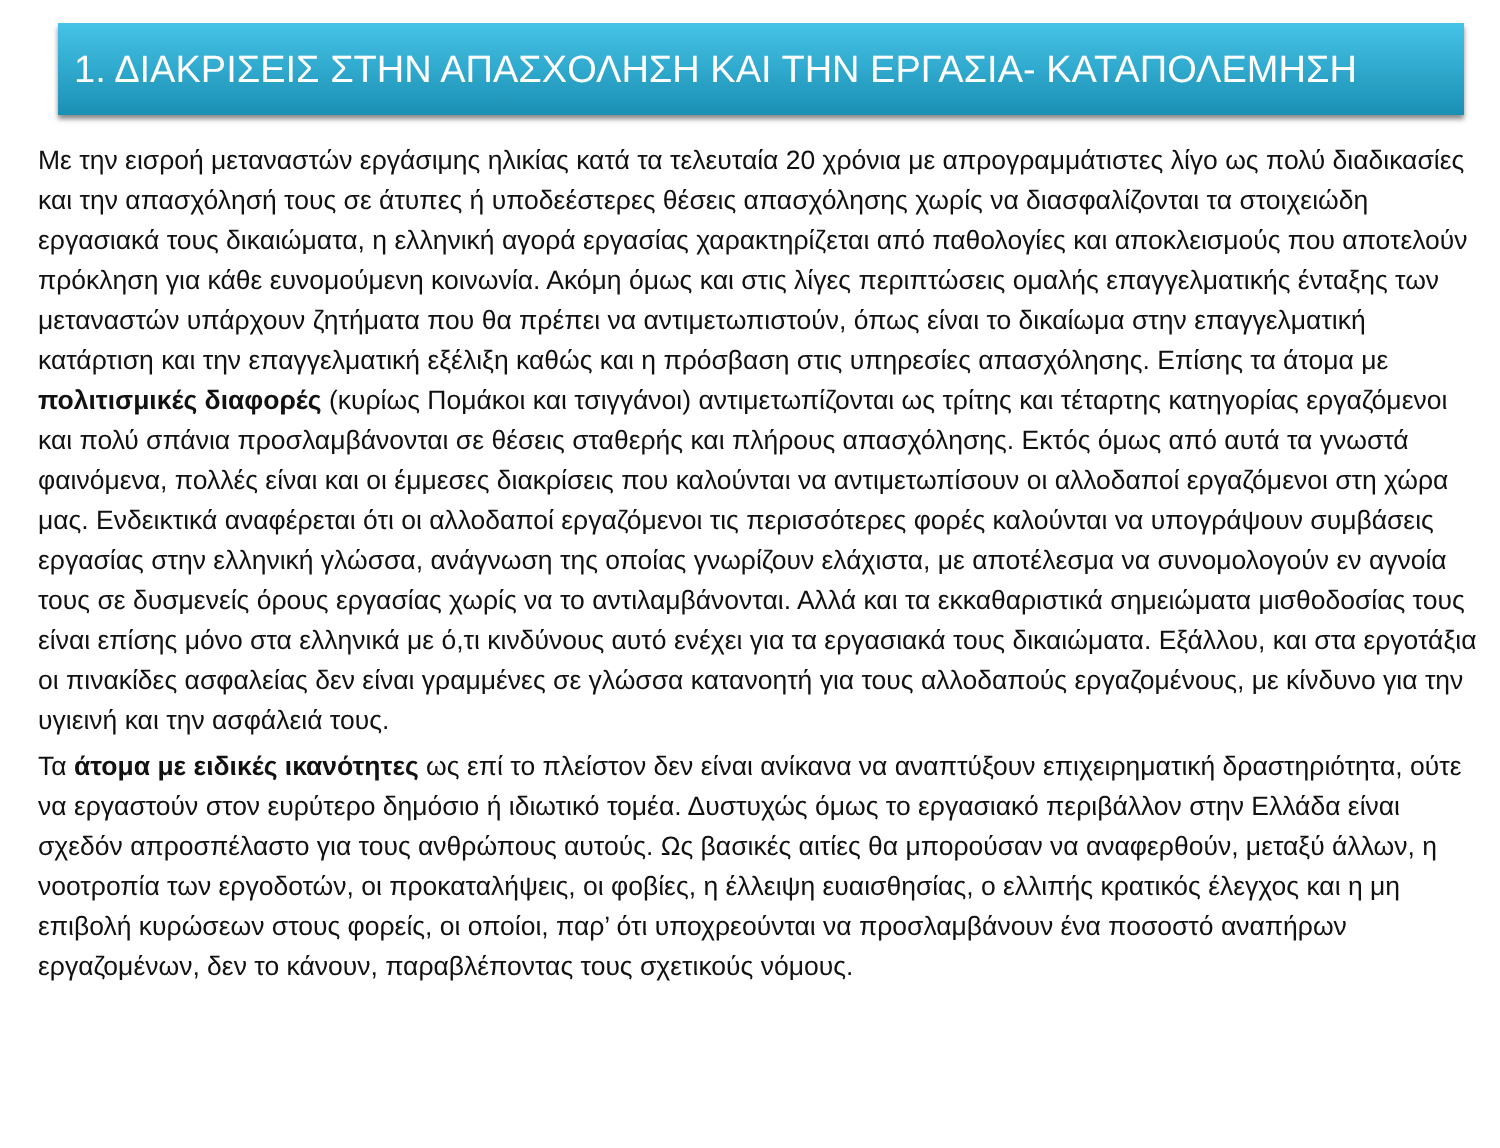1. ΔΙΑΚΡΙΣΕΙΣ ΣΤΗΝ ΑΠΑΣΧΟΛΗΣΗ ΚΑΙ ΤΗΝ ΕΡΓΑΣΙΑ- ΚΑΤΑΠΟΛΕΜΗΣΗ
Με την εισροή μεταναστών εργάσιμης ηλικίας κατά τα τελευταία 20 χρόνια με απρογραμμάτιστες λίγο ως πολύ διαδικασίες και την απασχόλησή τους σε άτυπες ή υποδεέστερες θέσεις απασχόλησης χωρίς να διασφαλίζονται τα στοιχειώδη εργασιακά τους δικαιώματα, η ελληνική αγορά εργασίας χαρακτηρίζεται από παθολογίες και αποκλεισμούς που αποτελούν πρόκληση για κάθε ευνομούμενη κοινωνία. Ακόμη όμως και στις λίγες περιπτώσεις ομαλής επαγγελματικής ένταξης των μεταναστών υπάρχουν ζητήματα που θα πρέπει να αντιμετωπιστούν, όπως είναι το δικαίωμα στην επαγγελματική κατάρτιση και την επαγγελματική εξέλιξη καθώς και η πρόσβαση στις υπηρεσίες απασχόλησης. Επίσης τα άτομα με πολιτισμικές διαφορές (κυρίως Πομάκοι και τσιγγάνοι) αντιμετωπίζονται ως τρίτης και τέταρτης κατηγορίας εργαζόμενοι και πολύ σπάνια προσλαμβάνονται σε θέσεις σταθερής και πλήρους απασχόλησης. Εκτός όμως από αυτά τα γνωστά φαινόμενα, πολλές είναι και οι έμμεσες διακρίσεις που καλούνται να αντιμετωπίσουν οι αλλοδαποί εργαζόμενοι στη χώρα μας. Ενδεικτικά αναφέρεται ότι οι αλλοδαποί εργαζόμενοι τις περισσότερες φορές καλούνται να υπογράψουν συμβάσεις εργασίας στην ελληνική γλώσσα, ανάγνωση της οποίας γνωρίζουν ελάχιστα, με αποτέλεσμα να συνομολογούν εν αγνοία τους σε δυσμενείς όρους εργασίας χωρίς να το αντιλαμβάνονται. Αλλά και τα εκκαθαριστικά σημειώματα μισθοδοσίας τους είναι επίσης μόνο στα ελληνικά με ό,τι κινδύνους αυτό ενέχει για τα εργασιακά τους δικαιώματα. Εξάλλου, και στα εργοτάξια οι πινακίδες ασφαλείας δεν είναι γραμμένες σε γλώσσα κατανοητή για τους αλλοδαπούς εργαζομένους, με κίνδυνο για την υγιεινή και την ασφάλειά τους.
Τα άτομα με ειδικές ικανότητες ως επί το πλείστον δεν είναι ανίκανα να αναπτύξουν επιχειρηματική δραστηριότητα, ούτε να εργαστούν στον ευρύτερο δημόσιο ή ιδιωτικό τομέα. Δυστυχώς όμως το εργασιακό περιβάλλον στην Ελλάδα είναι σχεδόν απροσπέλαστο για τους ανθρώπους αυτούς. Ως βασικές αιτίες θα μπορούσαν να αναφερθούν, μεταξύ άλλων, η νοοτροπία των εργοδοτών, οι προκαταλήψεις, οι φοβίες, η έλλειψη ευαισθησίας, ο ελλιπής κρατικός έλεγχος και η μη επιβολή κυρώσεων στους φορείς, οι οποίοι, παρ’ ότι υποχρεούνται να προσλαμβάνουν ένα ποσοστό αναπήρων εργαζομένων, δεν το κάνουν, παραβλέποντας τους σχετικούς νόμους.